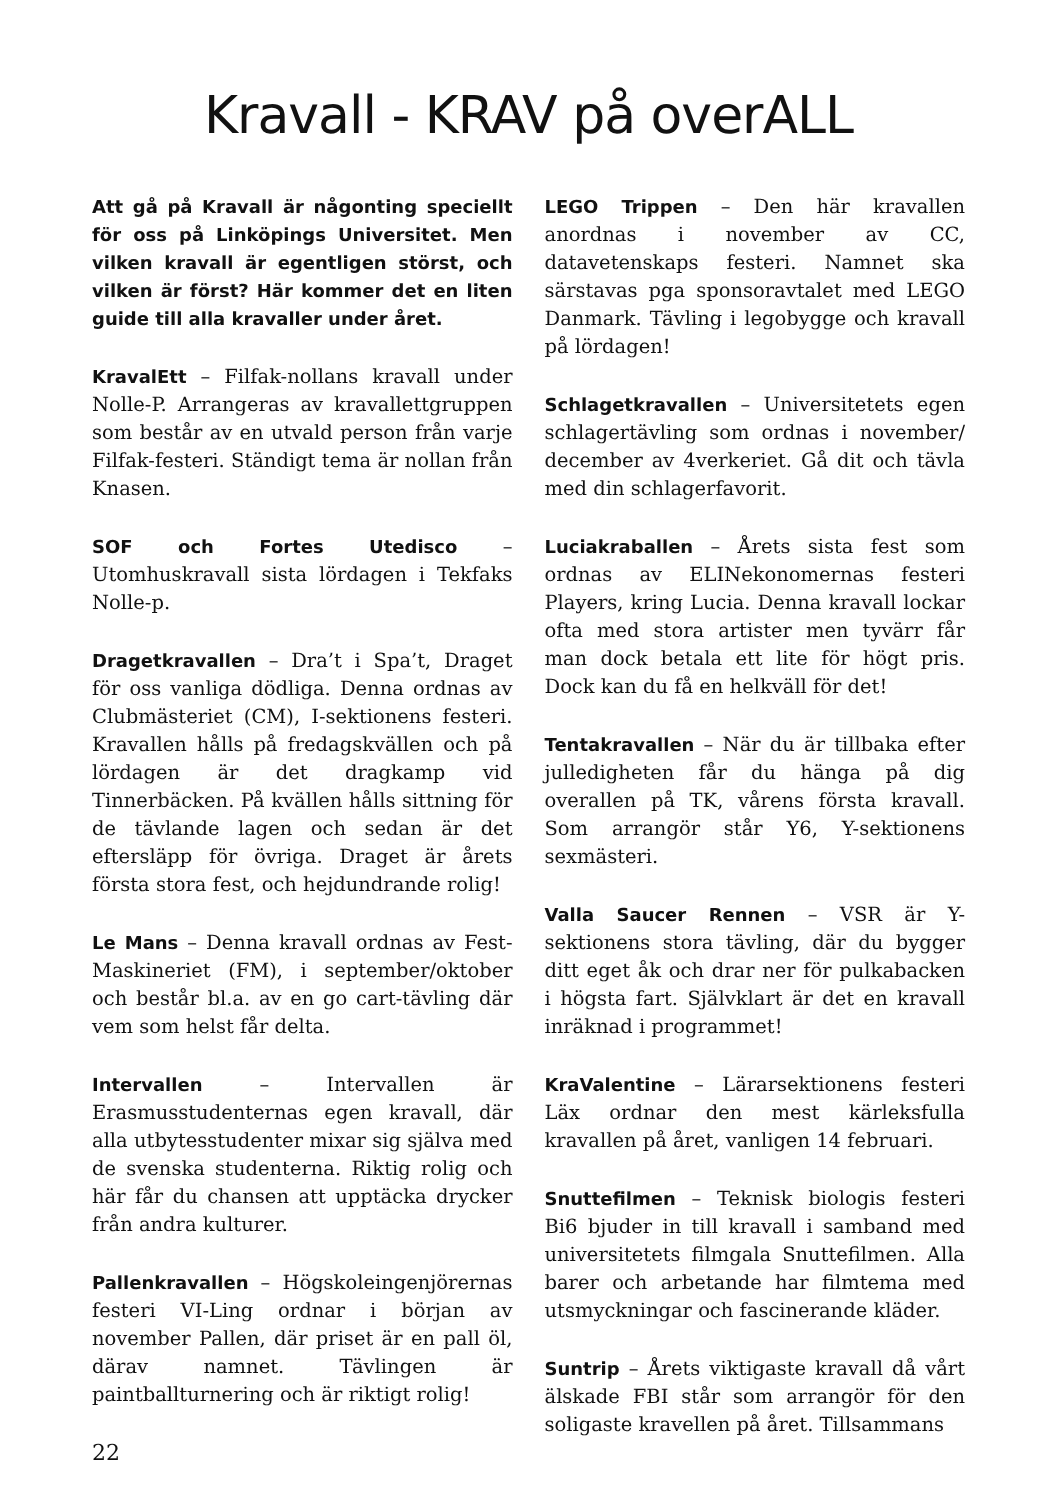Kravall - KRAV på overALL
Att gå på Kravall är någonting speciellt för oss på Linköpings Universitet. Men vilken kravall är egentligen störst, och vilken är först? Här kommer det en liten guide till alla kravaller under året.
KravalEtt – Filfak-nollans kravall under Nolle-P. Arrangeras av kravallettgruppen som består av en utvald person från varje Filfak-festeri. Ständigt tema är nollan från Knasen.
SOF och Fortes Utedisco – Utomhuskravall sista lördagen i Tekfaks Nolle-p.
Dragetkravallen – Dra’t i Spa’t, Draget för oss vanliga dödliga. Denna ordnas av Clubmästeriet (CM), I-sektionens festeri. Kravallen hålls på fredagskvällen och på lördagen är det dragkamp vid Tinnerbäcken. På kvällen hålls sittning för de tävlande lagen och sedan är det eftersläpp för övriga. Draget är årets första stora fest, och hejdundrande rolig!
Le Mans – Denna kravall ordnas av Fest-Maskineriet (FM), i september/oktober och består bl.a. av en go cart-tävling där vem som helst får delta.
Intervallen – Intervallen är Erasmusstudenternas egen kravall, där alla utbytesstudenter mixar sig själva med de svenska studenterna. Riktig rolig och här får du chansen att upptäcka drycker från andra kulturer.
Pallenkravallen – Högskoleingenjörernas festeri VI-Ling ordnar i början av november Pallen, där priset är en pall öl, därav namnet. Tävlingen är paintballturnering och är riktigt rolig!
LEGO Trippen – Den här kravallen anordnas i november av CC, datavetenskaps festeri. Namnet ska särstavas pga sponsoravtalet med LEGO Danmark. Tävling i legobygge och kravall på lördagen!
Schlagetkravallen – Universitetets egen schlagertävling som ordnas i november/ december av 4verkeriet. Gå dit och tävla med din schlagerfavorit.
Luciakraballen – Årets sista fest som ordnas av ELINekonomernas festeri Players, kring Lucia. Denna kravall lockar ofta med stora artister men tyvärr får man dock betala ett lite för högt pris. Dock kan du få en helkväll för det!
Tentakravallen – När du är tillbaka efter julledigheten får du hänga på dig overallen på TK, vårens första kravall. Som arrangör står Y6, Y-sektionens sexmästeri.
Valla Saucer Rennen – VSR är Y-sektionens stora tävling, där du bygger ditt eget åk och drar ner för pulkabacken i högsta fart. Självklart är det en kravall inräknad i programmet!
KraValentine – Lärarsektionens festeri Läx ordnar den mest kärleksfulla kravallen på året, vanligen 14 februari.
Snuttefilmen – Teknisk biologis festeri Bi6 bjuder in till kravall i samband med universitetets filmgala Snuttefilmen. Alla barer och arbetande har filmtema med utsmyckningar och fascinerande kläder.
Suntrip – Årets viktigaste kravall då vårt älskade FBI står som arrangör för den soligaste kravellen på året. Tillsammans
22